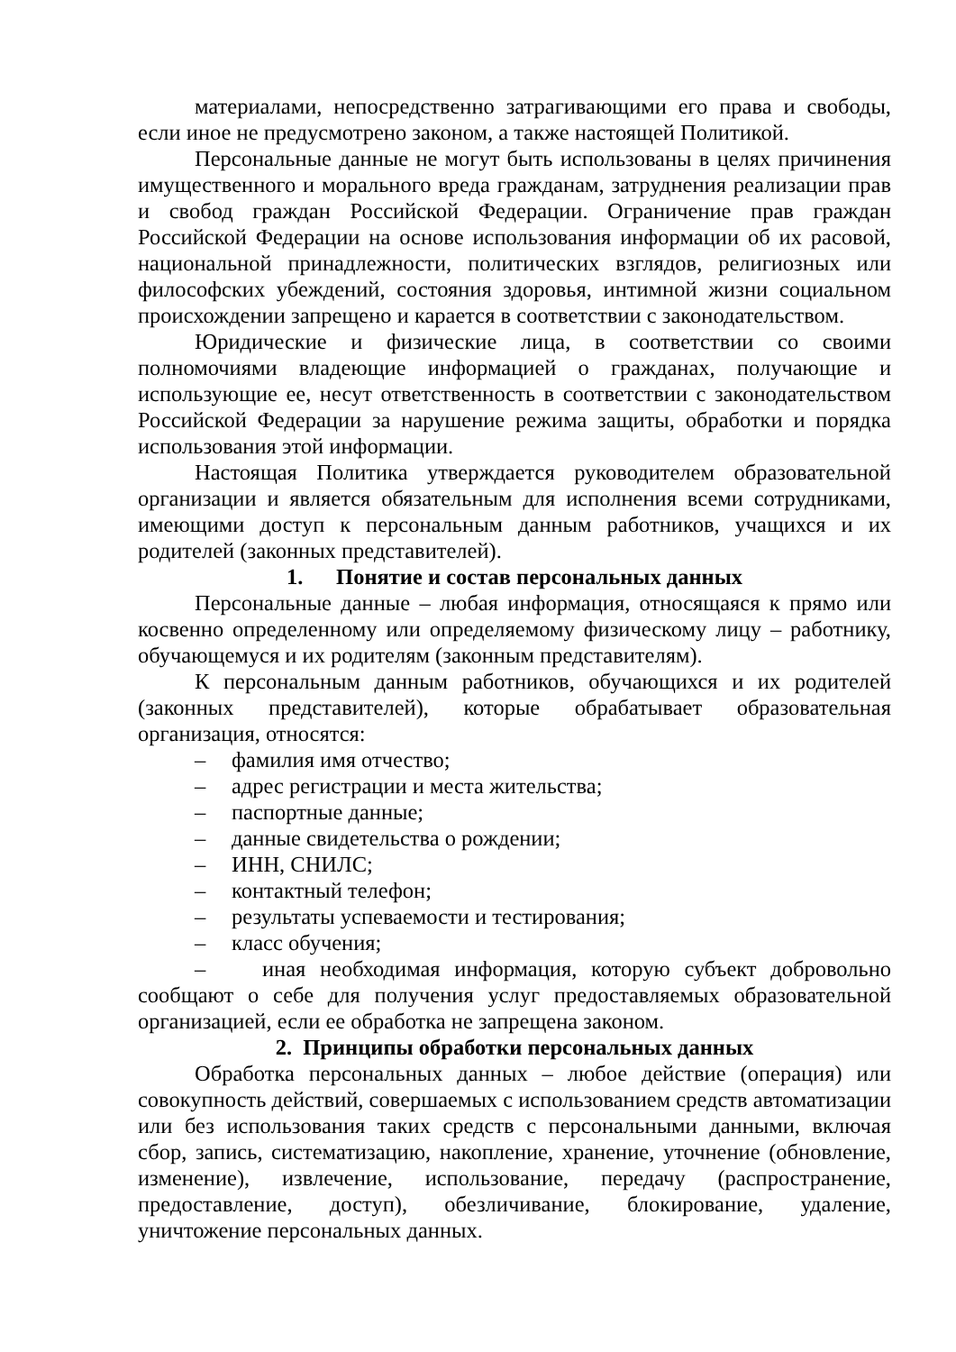материалами, непосредственно затрагивающими его права и свободы, если иное не предусмотрено законом, а также настоящей Политикой.
Персональные данные не могут быть использованы в целях причинения имущественного и морального вреда гражданам, затруднения реализации прав и свобод граждан Российской Федерации. Ограничение прав граждан Российской Федерации на основе использования информации об их расовой, национальной принадлежности, политических взглядов, религиозных или философских убеждений, состояния здоровья, интимной жизни социальном происхождении запрещено и карается в соответствии с законодательством.
Юридические и физические лица, в соответствии со своими полномочиями владеющие информацией о гражданах, получающие и использующие ее, несут ответственность в соответствии с законодательством Российской Федерации за нарушение режима защиты, обработки и порядка использования этой информации.
Настоящая Политика утверждается руководителем образовательной организации и является обязательным для исполнения всеми сотрудниками, имеющими доступ к персональным данным работников, учащихся и их родителей (законных представителей).
1. Понятие и состав персональных данных
Персональные данные – любая информация, относящаяся к прямо или косвенно определенному или определяемому физическому лицу – работнику, обучающемуся и их родителям (законным представителям).
К персональным данным работников, обучающихся и их родителей (законных представителей), которые обрабатывает образовательная организация, относятся:
– фамилия имя отчество;
– адрес регистрации и места жительства;
– паспортные данные;
– данные свидетельства о рождении;
– ИНН, СНИЛС;
– контактный телефон;
– результаты успеваемости и тестирования;
– класс обучения;
– иная необходимая информация, которую субъект добровольно сообщают о себе для получения услуг предоставляемых образовательной организацией, если ее обработка не запрещена законом.
2. Принципы обработки персональных данных
Обработка персональных данных – любое действие (операция) или совокупность действий, совершаемых с использованием средств автоматизации или без использования таких средств с персональными данными, включая сбор, запись, систематизацию, накопление, хранение, уточнение (обновление, изменение), извлечение, использование, передачу (распространение, предоставление, доступ), обезличивание, блокирование, удаление, уничтожение персональных данных.